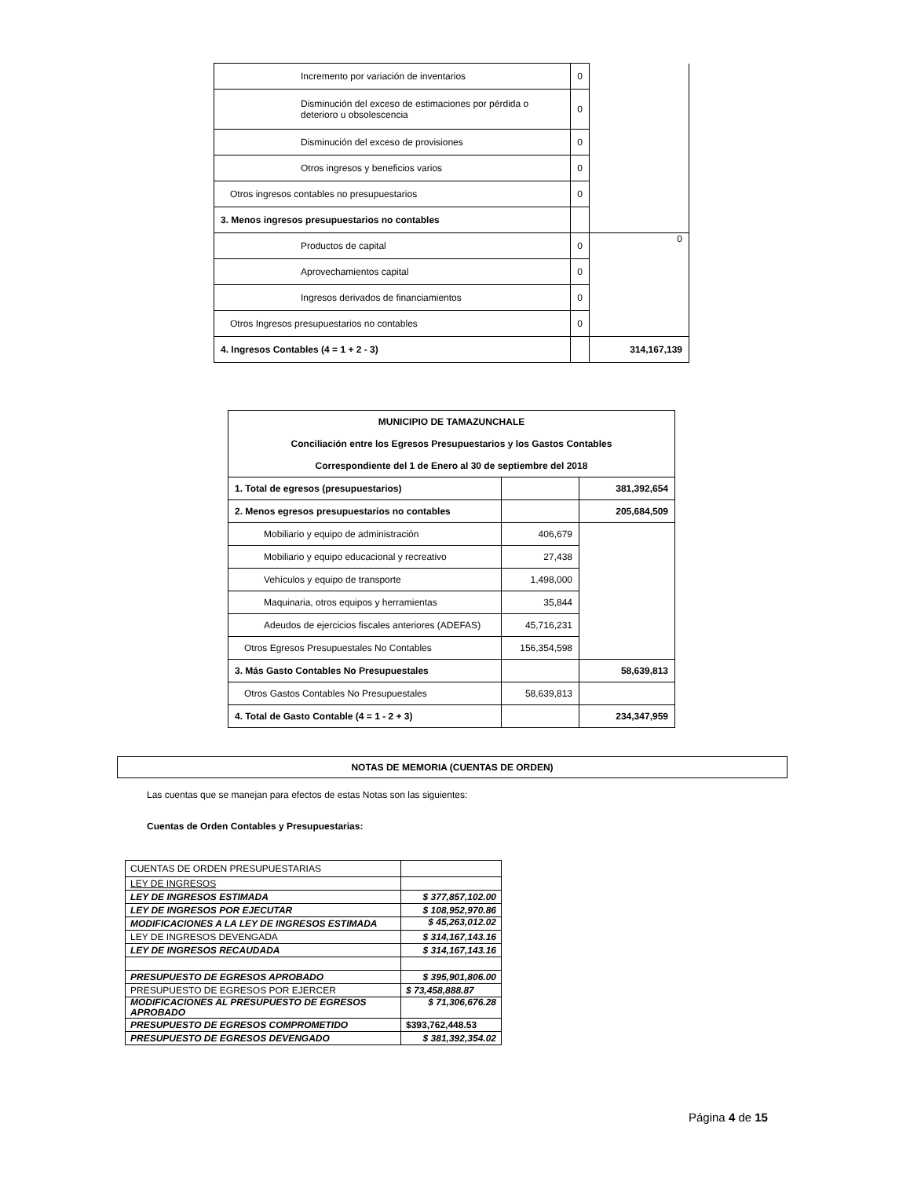| Incremento por variación de inventarios | 0 | |
| Disminución del exceso de estimaciones por pérdida o deterioro u obsolescencia | 0 | |
| Disminución del exceso de provisiones | 0 | |
| Otros ingresos y beneficios varios | 0 | |
| Otros ingresos contables no presupuestarios | 0 | |
| 3. Menos ingresos presupuestarios no contables | | |
| Productos de capital | 0 | 0 |
| Aprovechamientos capital | 0 | |
| Ingresos derivados de financiamientos | 0 | |
| Otros Ingresos presupuestarios no contables | 0 | |
| 4. Ingresos Contables (4 = 1 + 2 - 3) | | 314,167,139 |
| MUNICIPIO DE TAMAZUNCHALE Conciliación entre los Egresos Presupuestarios y los Gastos Contables Correspondiente del 1 de Enero al 30 de septiembre del 2018 | | |
| 1. Total de egresos (presupuestarios) | | 381,392,654 |
| 2. Menos egresos presupuestarios no contables | | 205,684,509 |
| Mobiliario y equipo de administración | 406,679 | |
| Mobiliario y equipo educacional y recreativo | 27,438 | |
| Vehículos y equipo de transporte | 1,498,000 | |
| Maquinaria, otros equipos y herramientas | 35,844 | |
| Adeudos de ejercicios fiscales anteriores (ADEFAS) | 45,716,231 | |
| Otros Egresos Presupuestales No Contables | 156,354,598 | |
| 3. Más Gasto Contables No Presupuestales | | 58,639,813 |
| Otros Gastos Contables No Presupuestales | 58,639,813 | |
| 4. Total de Gasto Contable (4 = 1 - 2 + 3) | | 234,347,959 |
NOTAS DE MEMORIA (CUENTAS DE ORDEN)
Las cuentas que se manejan para efectos de estas Notas son las siguientes:
Cuentas de Orden Contables y Presupuestarias:
| CUENTAS DE ORDEN PRESUPUESTARIAS | |
| LEY DE INGRESOS | |
| LEY DE INGRESOS ESTIMADA | $ 377,857,102.00 |
| LEY DE INGRESOS POR EJECUTAR | $ 108,952,970.86 |
| MODIFICACIONES A LA LEY DE INGRESOS ESTIMADA | $ 45,263,012.02 |
| LEY DE INGRESOS DEVENGADA | $ 314,167,143.16 |
| LEY DE INGRESOS RECAUDADA | $ 314,167,143.16 |
| PRESUPUESTO DE EGRESOS APROBADO | $ 395,901,806.00 |
| PRESUPUESTO DE EGRESOS POR EJERCER | $ 73,458,888.87 |
| MODIFICACIONES AL PRESUPUESTO DE EGRESOS APROBADO | $ 71,306,676.28 |
| PRESUPUESTO DE EGRESOS COMPROMETIDO | $393,762,448.53 |
| PRESUPUESTO DE EGRESOS DEVENGADO | $ 381,392,354.02 |
Página 4 de 15